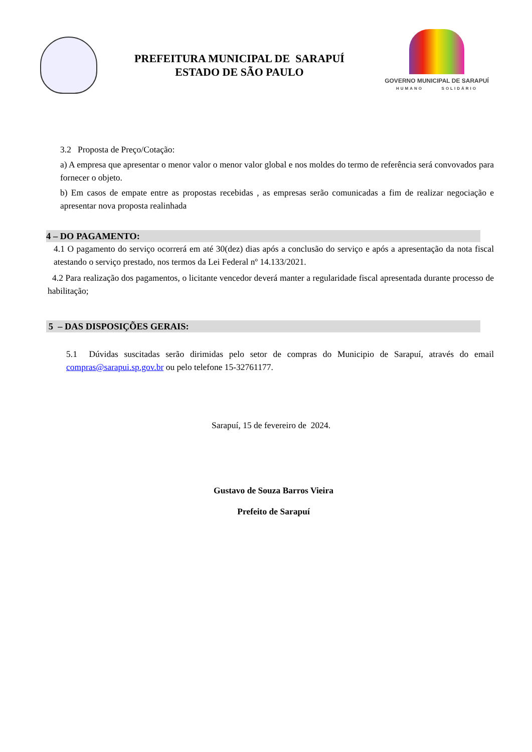PREFEITURA MUNICIPAL DE SARAPUÍ
ESTADO DE SÃO PAULO
GOVERNO MUNICIPAL DE SARAPUÍ
HUMANO SOLIDÁRIO
3.2 Proposta de Preço/Cotação:
a) A empresa que apresentar o menor valor o menor valor global e nos moldes do termo de referência será convovados para fornecer o objeto.
b) Em casos de empate entre as propostas recebidas , as empresas serão comunicadas a fim de realizar negociação e apresentar nova proposta realinhada
4 – DO PAGAMENTO:
4.1 O pagamento do serviço ocorrerá em até 30(dez) dias após a conclusão do serviço e após a apresentação da nota fiscal atestando o serviço prestado, nos termos da Lei Federal nº 14.133/2021.
4.2 Para realização dos pagamentos, o licitante vencedor deverá manter a regularidade fiscal apresentada durante processo de habilitação;
5 – DAS DISPOSIÇÕES GERAIS:
5.1 Dúvidas suscitadas serão dirimidas pelo setor de compras do Municipio de Sarapuí, através do email compras@sarapui.sp.gov.br ou pelo telefone 15-32761177.
Sarapuí, 15 de fevereiro de 2024.
Gustavo de Souza Barros Vieira
Prefeito de Sarapuí